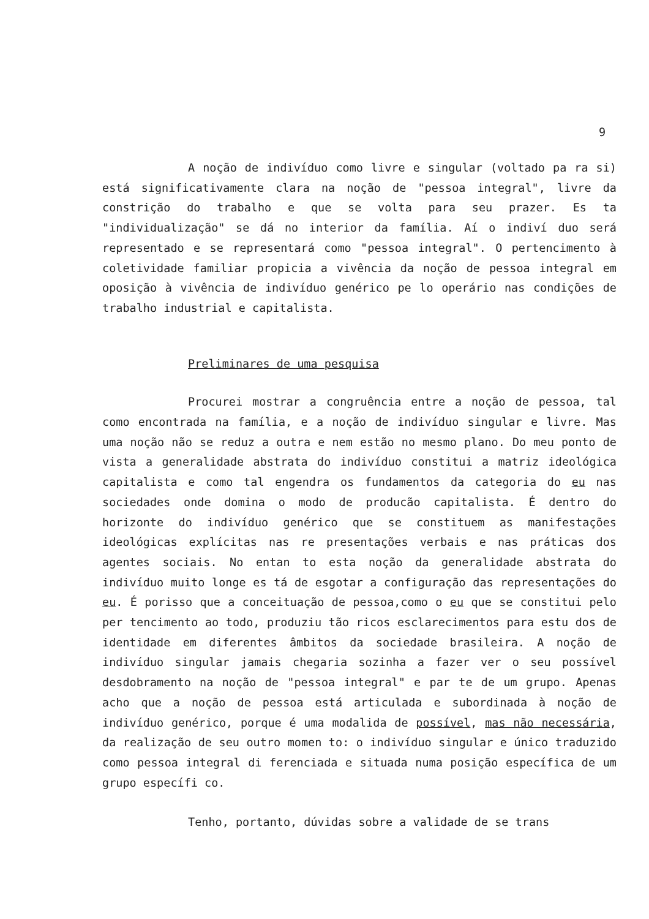9
A noção de indivíduo como livre e singular (voltado pa ra si) está significativamente clara na noção de "pessoa integral", livre da constrição do trabalho e que se volta para seu prazer. Es ta "individualização" se dá no interior da família. Aí o indiví duo será representado e se representará como "pessoa integral". O pertencimento à coletividade familiar propicia a vivência da noção de pessoa integral em oposição à vivência de indivíduo genérico pe lo operário nas condições de trabalho industrial e capitalista.
Preliminares de uma pesquisa
Procurei mostrar a congruência entre a noção de pessoa, tal como encontrada na família, e a noção de indivíduo singular e livre. Mas uma noção não se reduz a outra e nem estão no mesmo plano. Do meu ponto de vista a generalidade abstrata do indivíduo constitui a matriz ideológica capitalista e como tal engendra os fundamentos da categoria do eu nas sociedades onde domina o modo de producão capitalista. É dentro do horizonte do indivíduo genérico que se constituem as manifestações ideológicas explícitas nas re presentações verbais e nas práticas dos agentes sociais. No entan to esta noção da generalidade abstrata do indivíduo muito longe es tá de esgotar a configuração das representações do eu. É porisso que a conceituação de pessoa,como o eu que se constitui pelo per tencimento ao todo, produziu tão ricos esclarecimentos para estu dos de identidade em diferentes âmbitos da sociedade brasileira. A noção de indivíduo singular jamais chegaria sozinha a fazer ver o seu possível desdobramento na noção de "pessoa integral" e par te de um grupo. Apenas acho que a noção de pessoa está articulada e subordinada à noção de indivíduo genérico, porque é uma modalida de possível, mas não necessária, da realização de seu outro momen to: o indivíduo singular e único traduzido como pessoa integral di ferenciada e situada numa posição específica de um grupo específi co.
Tenho, portanto, dúvidas sobre a validade de se trans